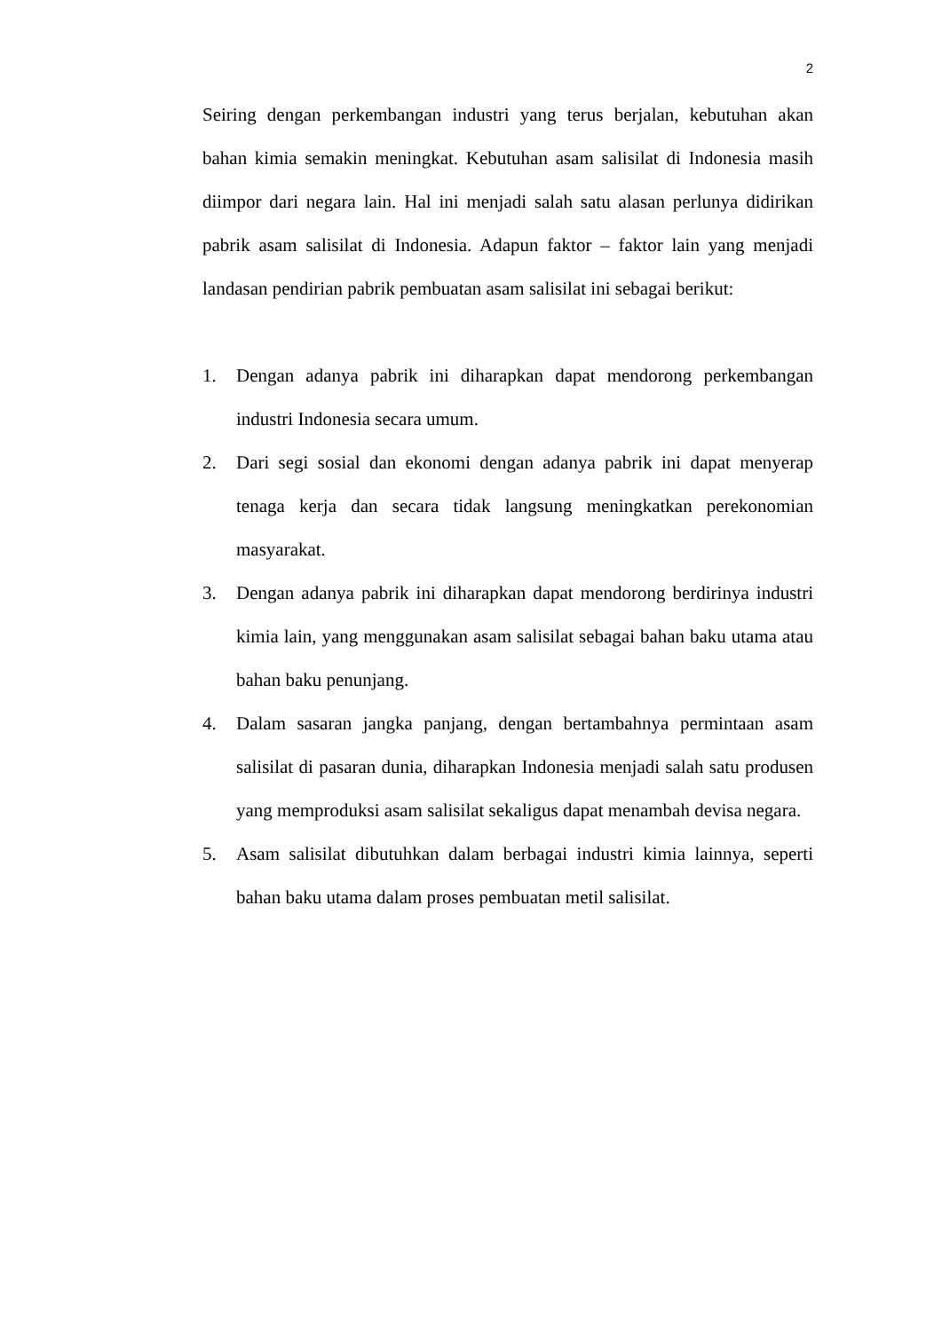2
Seiring dengan perkembangan industri yang terus berjalan, kebutuhan akan bahan kimia semakin meningkat. Kebutuhan asam salisilat di Indonesia masih diimpor dari negara lain. Hal ini menjadi salah satu alasan perlunya didirikan pabrik asam salisilat di Indonesia. Adapun faktor – faktor lain yang menjadi landasan pendirian pabrik pembuatan asam salisilat ini sebagai berikut:
1. Dengan adanya pabrik ini diharapkan dapat mendorong perkembangan industri Indonesia secara umum.
2. Dari segi sosial dan ekonomi dengan adanya pabrik ini dapat menyerap tenaga kerja dan secara tidak langsung meningkatkan perekonomian masyarakat.
3. Dengan adanya pabrik ini diharapkan dapat mendorong berdirinya industri kimia lain, yang menggunakan asam salisilat sebagai bahan baku utama atau bahan baku penunjang.
4. Dalam sasaran jangka panjang, dengan bertambahnya permintaan asam salisilat di pasaran dunia, diharapkan Indonesia menjadi salah satu produsen yang memproduksi asam salisilat sekaligus dapat menambah devisa negara.
5. Asam salisilat dibutuhkan dalam berbagai industri kimia lainnya, seperti bahan baku utama dalam proses pembuatan metil salisilat.